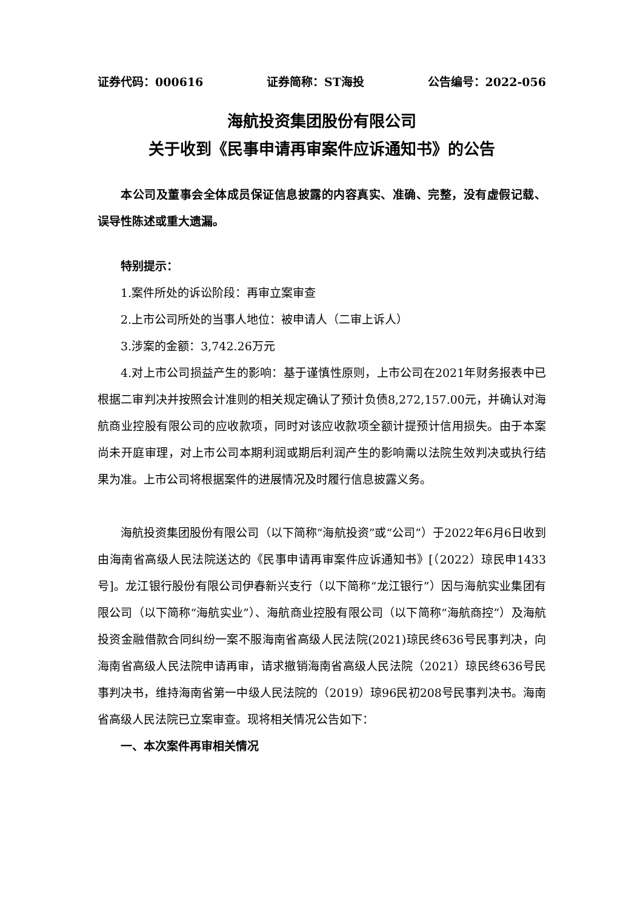证券代码：000616 证券简称：ST海投 公告编号：2022-056
海航投资集团股份有限公司
关于收到《民事申请再审案件应诉通知书》的公告
本公司及董事会全体成员保证信息披露的内容真实、准确、完整，没有虚假记载、误导性陈述或重大遗漏。
特别提示：
1.案件所处的诉讼阶段：再审立案审查
2.上市公司所处的当事人地位：被申请人（二审上诉人）
3.涉案的金额：3,742.26万元
4.对上市公司损益产生的影响：基于谨慎性原则，上市公司在2021年财务报表中已根据二审判决并按照会计准则的相关规定确认了预计负债8,272,157.00元，并确认对海航商业控股有限公司的应收款项，同时对该应收款项全额计提预计信用损失。由于本案尚未开庭审理，对上市公司本期利润或期后利润产生的影响需以法院生效判决或执行结果为准。上市公司将根据案件的进展情况及时履行信息披露义务。
海航投资集团股份有限公司（以下简称“海航投资”或“公司”）于2022年6月6日收到由海南省高级人民法院送达的《民事申请再审案件应诉通知书》[（2022）琼民申1433号]。龙江银行股份有限公司伊春新兴支行（以下简称“龙江银行”）因与海航实业集团有限公司（以下简称“海航实业”）、海航商业控股有限公司（以下简称“海航商控”）及海航投资金融借款合同纠纷一案不服海南省高级人民法院(2021)琼民终636号民事判决，向海南省高级人民法院申请再审，请求撤销海南省高级人民法院（2021）琼民终636号民事判决书，维持海南省第一中级人民法院的（2019）琼96民初208号民事判决书。海南省高级人民法院已立案审查。现将相关情况公告如下：
一、本次案件再审相关情况